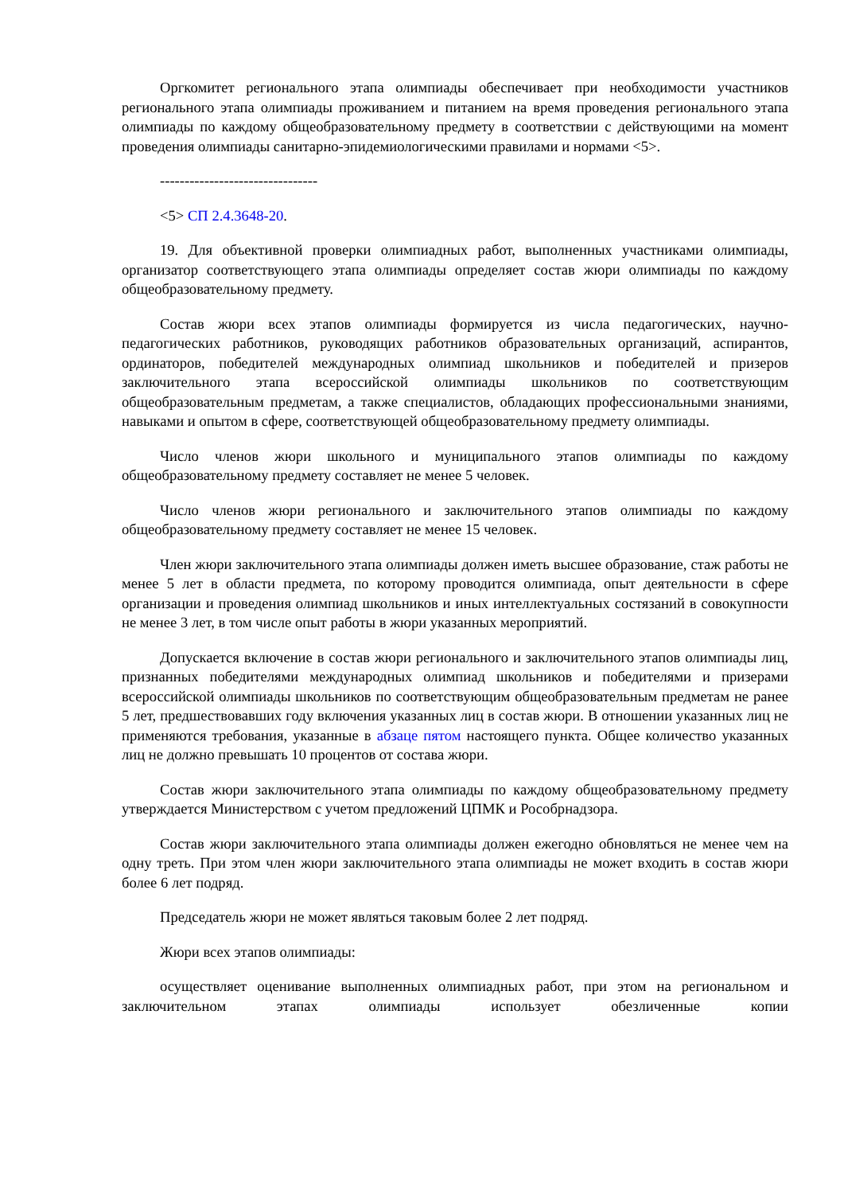Оргкомитет регионального этапа олимпиады обеспечивает при необходимости участников регионального этапа олимпиады проживанием и питанием на время проведения регионального этапа олимпиады по каждому общеобразовательному предмету в соответствии с действующими на момент проведения олимпиады санитарно-эпидемиологическими правилами и нормами <5>.
--------------------------------
<5> СП 2.4.3648-20.
19. Для объективной проверки олимпиадных работ, выполненных участниками олимпиады, организатор соответствующего этапа олимпиады определяет состав жюри олимпиады по каждому общеобразовательному предмету.
Состав жюри всех этапов олимпиады формируется из числа педагогических, научно-педагогических работников, руководящих работников образовательных организаций, аспирантов, ординаторов, победителей международных олимпиад школьников и победителей и призеров заключительного этапа всероссийской олимпиады школьников по соответствующим общеобразовательным предметам, а также специалистов, обладающих профессиональными знаниями, навыками и опытом в сфере, соответствующей общеобразовательному предмету олимпиады.
Число членов жюри школьного и муниципального этапов олимпиады по каждому общеобразовательному предмету составляет не менее 5 человек.
Число членов жюри регионального и заключительного этапов олимпиады по каждому общеобразовательному предмету составляет не менее 15 человек.
Член жюри заключительного этапа олимпиады должен иметь высшее образование, стаж работы не менее 5 лет в области предмета, по которому проводится олимпиада, опыт деятельности в сфере организации и проведения олимпиад школьников и иных интеллектуальных состязаний в совокупности не менее 3 лет, в том числе опыт работы в жюри указанных мероприятий.
Допускается включение в состав жюри регионального и заключительного этапов олимпиады лиц, признанных победителями международных олимпиад школьников и победителями и призерами всероссийской олимпиады школьников по соответствующим общеобразовательным предметам не ранее 5 лет, предшествовавших году включения указанных лиц в состав жюри. В отношении указанных лиц не применяются требования, указанные в абзаце пятом настоящего пункта. Общее количество указанных лиц не должно превышать 10 процентов от состава жюри.
Состав жюри заключительного этапа олимпиады по каждому общеобразовательному предмету утверждается Министерством с учетом предложений ЦПМК и Рособрнадзора.
Состав жюри заключительного этапа олимпиады должен ежегодно обновляться не менее чем на одну треть. При этом член жюри заключительного этапа олимпиады не может входить в состав жюри более 6 лет подряд.
Председатель жюри не может являться таковым более 2 лет подряд.
Жюри всех этапов олимпиады:
осуществляет оценивание выполненных олимпиадных работ, при этом на региональном и заключительном этапах олимпиады использует обезличенные копии